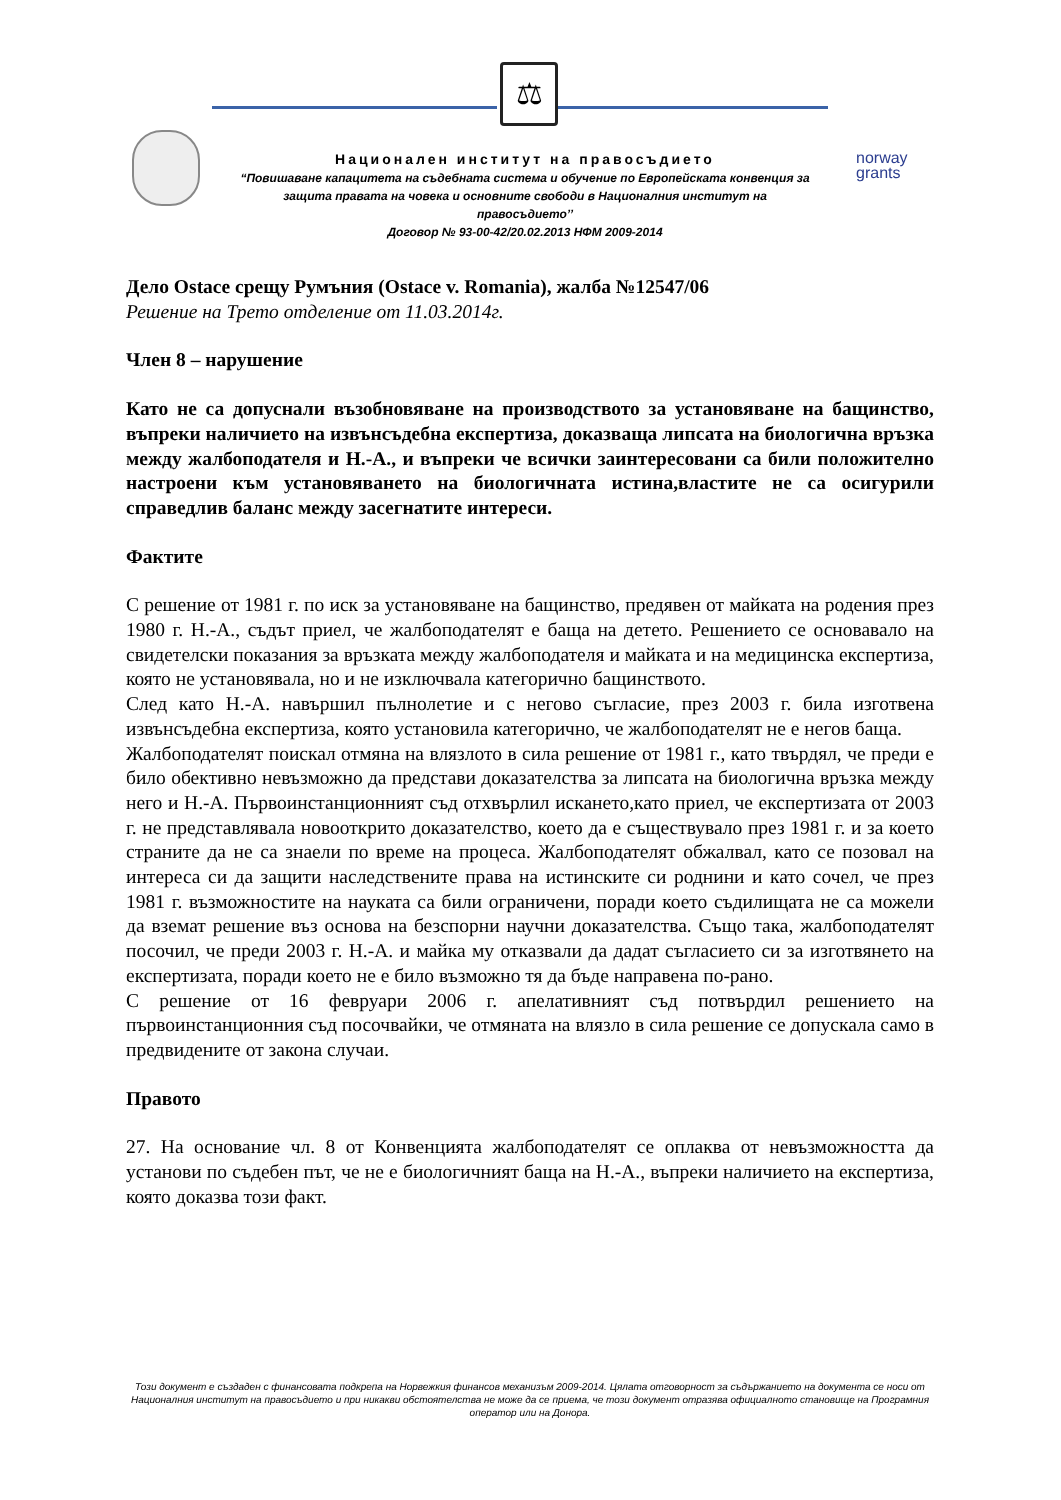⚖
norway
grants
Национален институт на правосъдието
“Повишаване капацитета на съдебната система и обучение по Европейската конвенция за защита правата на човека и основните свободи в Националния институт на правосъдието’’
Договор № 93-00-42/20.02.2013 НФМ 2009-2014
Дело Ostace срещу Румъния (Ostace v. Romania), жалба №12547/06
Решение на Трето отделение от 11.03.2014г.
Член 8 – нарушение
Като не са допуснали възобновяване на производството за установяване на бащинство, въпреки наличието на извънсъдебна експертиза, доказваща липсата на биологична връзка между жалбоподателя и Н.-А., и въпреки че всички заинтересовани са били положително настроени към установяването на биологичната истина,властите не са осигурили справедлив баланс между засегнатите интереси.
Фактите
С решение от 1981 г. по иск за установяване на бащинство, предявен от майката на родения през 1980 г. Н.-А., съдът приел, че жалбоподателят е баща на детето. Решението се основавало на свидетелски показания за връзката между жалбоподателя и майката и на медицинска експертиза, която не установявала, но и не изключвала категорично бащинството.
След като Н.-А. навършил пълнолетие и с негово съгласие, през 2003 г. била изготвена извънсъдебна експертиза, която установила категорично, че жалбоподателят не е негов баща.
Жалбоподателят поискал отмяна на влязлото в сила решение от 1981 г., като твърдял, че преди е било обективно невъзможно да представи доказателства за липсата на биологична връзка между него и Н.-А. Първоинстанционният съд отхвърлил искането,като приел, че експертизата от 2003 г. не представлявала новооткрито доказателство, което да е съществувало през 1981 г. и за което страните да не са знаели по време на процеса. Жалбоподателят обжалвал, като се позовал на интереса си да защити наследствените права на истинските си роднини и като сочел, че през 1981 г. възможностите на науката са били ограничени, поради което съдилищата не са можели да вземат решение въз основа на безспорни научни доказателства. Също така, жалбоподателят посочил, че преди 2003 г. Н.-А. и майка му отказвали да дадат съгласието си за изготвянето на експертизата, поради което не е било възможно тя да бъде направена по-рано.
С решение от 16 февруари 2006 г. апелативният съд потвърдил решението на първоинстанционния съд посочвайки, че отмяната на влязло в сила решение се допускала само в предвидените от закона случаи.
Правото
27. На основание чл. 8 от Конвенцията жалбоподателят се оплаква от невъзможността да установи по съдебен път, че не е биологичният баща на Н.-А., въпреки наличието на експертиза, която доказва този факт.
Този документ е създаден с финансовата подкрепа на Норвежкия финансов механизъм 2009-2014. Цялата отговорност за съдържанието на документа се носи от Националния институт на правосъдието и при никакви обстоятелства не може да се приема, че този документ отразява официалното становище на Програмния оператор или на Донора.